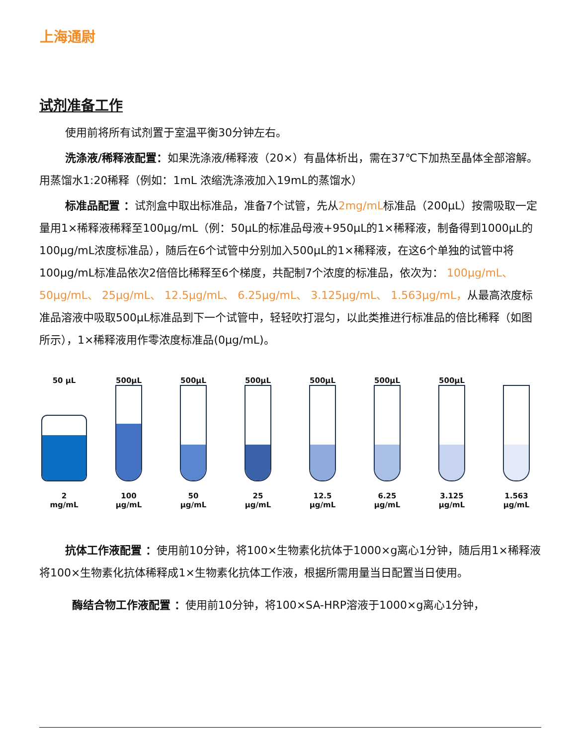上海通尉
试剂准备工作
使用前将所有试剂置于室温平衡30分钟左右。
洗涤液/稀释液配置：如果洗涤液/稀释液（20×）有晶体析出，需在37℃下加热至晶体全部溶解。用蒸馏水1:20稀释（例如：1mL 浓缩洗涤液加入19mL的蒸馏水）
标准品配置 ：试剂盒中取出标准品，准备7个试管，先从2mg/mL标准品（200μL）按需吸取一定量用1×稀释液稀释至100μg/mL（例：50μL的标准品母液+950μL的1×稀释液，制备得到1000μL的100μg/mL浓度标准品），随后在6个试管中分别加入500μL的1×稀释液，在这6个单独的试管中将100μg/mL标准品依次2倍倍比稀释至6个梯度，共配制7个浓度的标准品，依次为： 100μg/mL、 50μg/mL、 25μg/mL、 12.5μg/mL、 6.25μg/mL、 3.125μg/mL、 1.563μg/mL，从最高浓度标准品溶液中吸取500μL标准品到下一个试管中，轻轻吹打混匀，以此类推进行标准品的倍比稀释（如图所示），1×稀释液用作零浓度标准品(0μg/mL)。
50 μL
2
mg/mL
500μL
100
μg/mL
500μL
50
μg/mL
500μL
25
μg/mL
500μL
12.5
μg/mL
500μL
6.25
μg/mL
500μL
3.125
μg/mL
1.563
μg/mL
抗体工作液配置 ：使用前10分钟，将100×生物素化抗体于1000×g离心1分钟，随后用1×稀释液将100×生物素化抗体稀释成1×生物素化抗体工作液，根据所需用量当日配置当日使用。
酶结合物工作液配置 ：使用前10分钟，将100×SA-HRP溶液于1000×g离心1分钟，